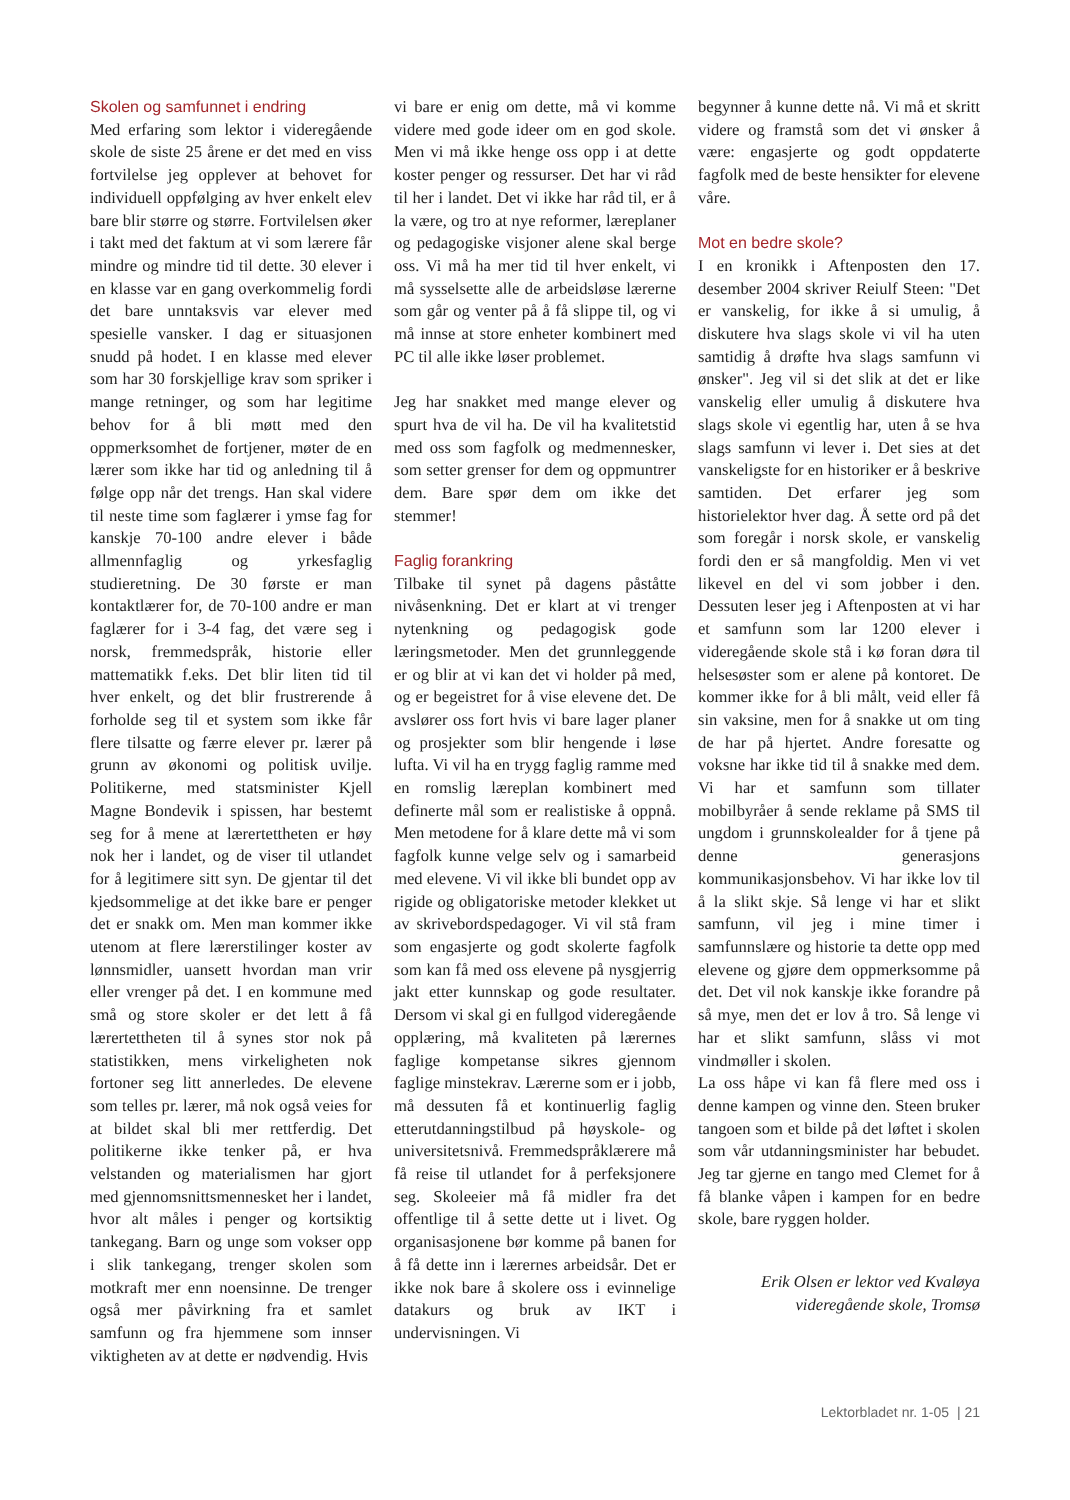Skolen og samfunnet i endring
Med erfaring som lektor i videregående skole de siste 25 årene er det med en viss fortvilelse jeg opplever at behovet for individuell oppfølging av hver enkelt elev bare blir større og større. Fortvilelsen øker i takt med det faktum at vi som lærere får mindre og mindre tid til dette. 30 elever i en klasse var en gang overkommelig fordi det bare unntaksvis var elever med spesielle vansker. I dag er situasjonen snudd på hodet. I en klasse med elever som har 30 forskjellige krav som spriker i mange retninger, og som har legitime behov for å bli møtt med den oppmerksomhet de fortjener, møter de en lærer som ikke har tid og anledning til å følge opp når det trengs. Han skal videre til neste time som faglærer i ymse fag for kanskje 70-100 andre elever i både allmennfaglig og yrkesfaglig studieretning. De 30 første er man kontaktlærer for, de 70-100 andre er man faglærer for i 3-4 fag, det være seg i norsk, fremmedspråk, historie eller mattematikk f.eks. Det blir liten tid til hver enkelt, og det blir frustrerende å forholde seg til et system som ikke får flere tilsatte og færre elever pr. lærer på grunn av økonomi og politisk uvilje. Politikerne, med statsminister Kjell Magne Bondevik i spissen, har bestemt seg for å mene at lærertettheten er høy nok her i landet, og de viser til utlandet for å legitimere sitt syn. De gjentar til det kjedsommelige at det ikke bare er penger det er snakk om. Men man kommer ikke utenom at flere lærerstilinger koster av lønnsmidler, uansett hvordan man vrir eller vrenger på det. I en kommune med små og store skoler er det lett å få lærertettheten til å synes stor nok på statistikken, mens virkeligheten nok fortoner seg litt annerledes. De elevene som telles pr. lærer, må nok også veies for at bildet skal bli mer rettferdig. Det politikerne ikke tenker på, er hva velstanden og materialismen har gjort med gjennomsnittsmennesket her i landet, hvor alt måles i penger og kortsiktig tankegang. Barn og unge som vokser opp i slik tankegang, trenger skolen som motkraft mer enn noensinne. De trenger også mer påvirkning fra et samlet samfunn og fra hjemmene som innser viktigheten av at dette er nødvendig. Hvis
vi bare er enig om dette, må vi komme videre med gode ideer om en god skole. Men vi må ikke henge oss opp i at dette koster penger og ressurser. Det har vi råd til her i landet. Det vi ikke har råd til, er å la være, og tro at nye reformer, læreplaner og pedagogiske visjoner alene skal berge oss. Vi må ha mer tid til hver enkelt, vi må sysselsette alle de arbeidsløse lærerne som går og venter på å få slippe til, og vi må innse at store enheter kombinert med PC til alle ikke løser problemet.
Jeg har snakket med mange elever og spurt hva de vil ha. De vil ha kvalitetstid med oss som fagfolk og medmennesker, som setter grenser for dem og oppmuntrer dem. Bare spør dem om ikke det stemmer!
Faglig forankring
Tilbake til synet på dagens påståtte nivåsenkning. Det er klart at vi trenger nytenkning og pedagogisk gode læringsmetoder. Men det grunnleggende er og blir at vi kan det vi holder på med, og er begeistret for å vise elevene det. De avslører oss fort hvis vi bare lager planer og prosjekter som blir hengende i løse lufta. Vi vil ha en trygg faglig ramme med en romslig læreplan kombinert med definerte mål som er realistiske å oppnå. Men metodene for å klare dette må vi som fagfolk kunne velge selv og i samarbeid med elevene. Vi vil ikke bli bundet opp av rigide og obligatoriske metoder klekket ut av skrivebordspedagoger. Vi vil stå fram som engasjerte og godt skolerte fagfolk som kan få med oss elevene på nysgjerrig jakt etter kunnskap og gode resultater. Dersom vi skal gi en fullgod videregående opplæring, må kvaliteten på lærernes faglige kompetanse sikres gjennom faglige minstekrav. Lærerne som er i jobb, må dessuten få et kontinuerlig faglig etterutdanningstilbud på høyskole- og universitetsnivå. Fremmedspråklærere må få reise til utlandet for å perfeksjonere seg. Skoleeier må få midler fra det offentlige til å sette dette ut i livet. Og organisasjonene bør komme på banen for å få dette inn i lærernes arbeidsår. Det er ikke nok bare å skolere oss i evinnelige datakurs og bruk av IKT i undervisningen. Vi
begynner å kunne dette nå. Vi må et skritt videre og framstå som det vi ønsker å være: engasjerte og godt oppdaterte fagfolk med de beste hensikter for elevene våre.
Mot en bedre skole?
I en kronikk i Aftenposten den 17. desember 2004 skriver Reiulf Steen: "Det er vanskelig, for ikke å si umulig, å diskutere hva slags skole vi vil ha uten samtidig å drøfte hva slags samfunn vi ønsker". Jeg vil si det slik at det er like vanskelig eller umulig å diskutere hva slags skole vi egentlig har, uten å se hva slags samfunn vi lever i. Det sies at det vanskeligste for en historiker er å beskrive samtiden. Det erfarer jeg som historielektor hver dag. Å sette ord på det som foregår i norsk skole, er vanskelig fordi den er så mangfoldig. Men vi vet likevel en del vi som jobber i den. Dessuten leser jeg i Aftenposten at vi har et samfunn som lar 1200 elever i videregående skole stå i kø foran døra til helsesøster som er alene på kontoret. De kommer ikke for å bli målt, veid eller få sin vaksine, men for å snakke ut om ting de har på hjertet. Andre foresatte og voksne har ikke tid til å snakke med dem. Vi har et samfunn som tillater mobilbyråer å sende reklame på SMS til ungdom i grunnskolealder for å tjene på denne generasjons kommunikasjonsbehov. Vi har ikke lov til å la slikt skje. Så lenge vi har et slikt samfunn, vil jeg i mine timer i samfunnslære og historie ta dette opp med elevene og gjøre dem oppmerksomme på det. Det vil nok kanskje ikke forandre på så mye, men det er lov å tro. Så lenge vi har et slikt samfunn, slåss vi mot vindmøller i skolen.
La oss håpe vi kan få flere med oss i denne kampen og vinne den. Steen bruker tangoen som et bilde på det løftet i skolen som vår utdanningsminister har bebudet. Jeg tar gjerne en tango med Clemet for å få blanke våpen i kampen for en bedre skole, bare ryggen holder.
Erik Olsen er lektor ved Kvaløya
videregående skole, Tromsø
Lektorbladet nr. 1-05 | 21